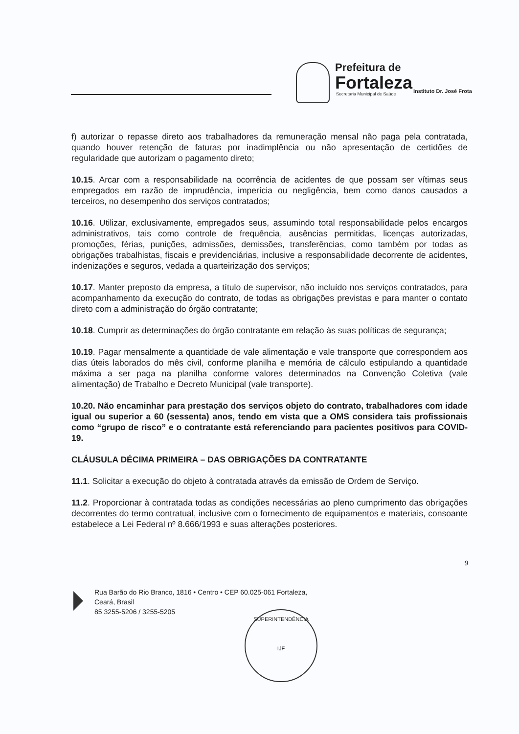Prefeitura de
Fortaleza
Secretaria Municipal de Saúde
Instituto Dr. José Frota
f) autorizar o repasse direto aos trabalhadores da remuneração mensal não paga pela contratada, quando houver retenção de faturas por inadimplência ou não apresentação de certidões de regularidade que autorizam o pagamento direto;
10.15. Arcar com a responsabilidade na ocorrência de acidentes de que possam ser vítimas seus empregados em razão de imprudência, imperícia ou negligência, bem como danos causados a terceiros, no desempenho dos serviços contratados;
10.16. Utilizar, exclusivamente, empregados seus, assumindo total responsabilidade pelos encargos administrativos, tais como controle de frequência, ausências permitidas, licenças autorizadas, promoções, férias, punições, admissões, demissões, transferências, como também por todas as obrigações trabalhistas, fiscais e previdenciárias, inclusive a responsabilidade decorrente de acidentes, indenizações e seguros, vedada a quarteirização dos serviços;
10.17. Manter preposto da empresa, a título de supervisor, não incluído nos serviços contratados, para acompanhamento da execução do contrato, de todas as obrigações previstas e para manter o contato direto com a administração do órgão contratante;
10.18. Cumprir as determinações do órgão contratante em relação às suas políticas de segurança;
10.19. Pagar mensalmente a quantidade de vale alimentação e vale transporte que correspondem aos dias úteis laborados do mês civil, conforme planilha e memória de cálculo estipulando a quantidade máxima a ser paga na planilha conforme valores determinados na Convenção Coletiva (vale alimentação) de Trabalho e Decreto Municipal (vale transporte).
10.20. Não encaminhar para prestação dos serviços objeto do contrato, trabalhadores com idade igual ou superior a 60 (sessenta) anos, tendo em vista que a OMS considera tais profissionais como “grupo de risco” e o contratante está referenciando para pacientes positivos para COVID-19.
CLÁUSULA DÉCIMA PRIMEIRA – DAS OBRIGAÇÕES DA CONTRATANTE
11.1. Solicitar a execução do objeto à contratada através da emissão de Ordem de Serviço.
11.2. Proporcionar à contratada todas as condições necessárias ao pleno cumprimento das obrigações decorrentes do termo contratual, inclusive com o fornecimento de equipamentos e materiais, consoante estabelece a Lei Federal nº 8.666/1993 e suas alterações posteriores.
9
Rua Barão do Rio Branco, 1816 • Centro • CEP 60.025-061 Fortaleza,
Ceará, Brasil
85 3255-5206 / 3255-5205
SUPERINTENDÊNCIA
IJF